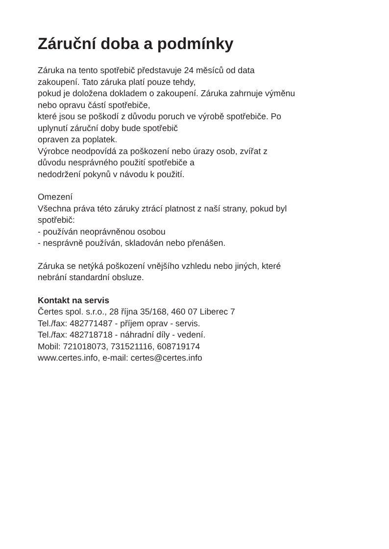Záruční doba a podmínky
Záruka na tento spotřebič představuje 24 měsíců od data
zakoupení. Tato záruka platí pouze tehdy,
pokud je doložena dokladem o zakoupení. Záruka zahrnuje výměnu
nebo opravu částí spotřebiče,
které jsou se poškodí z důvodu poruch ve výrobě spotřebiče. Po
uplynutí záruční doby bude spotřebič
opraven za poplatek.
Výrobce neodpovídá za poškození nebo úrazy osob, zvířat z
důvodu nesprávného použití spotřebiče a
nedodržení pokynů v návodu k použití.
Omezení
Všechna práva této záruky ztrácí platnost z naší strany, pokud byl
spotřebič:
- používán neoprávněnou osobou
- nesprávně používán, skladován nebo přenášen.
Záruka se netýká poškození vnějšího vzhledu nebo jiných, které
nebrání standardní obsluze.
Kontakt na servis
Čertes spol. s.r.o., 28 října 35/168, 460 07 Liberec 7
Tel./fax: 482771487 - příjem oprav - servis.
Tel./fax: 482718718 - náhradní díly - vedení.
Mobil: 721018073, 731521116, 608719174
www.certes.info, e-mail: certes@certes.info